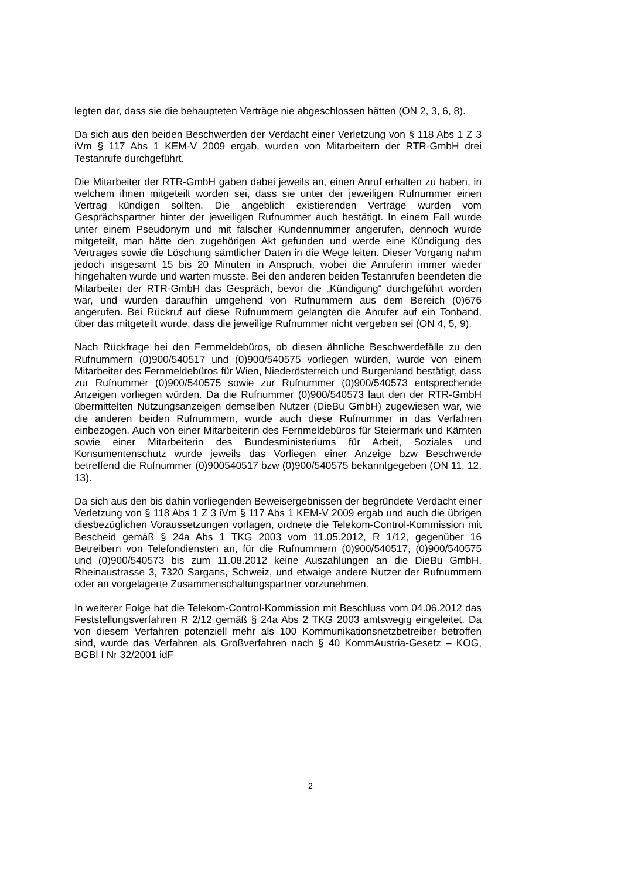legten dar, dass sie die behaupteten Verträge nie abgeschlossen hätten (ON 2, 3, 6, 8).
Da sich aus den beiden Beschwerden der Verdacht einer Verletzung von § 118 Abs 1 Z 3 iVm § 117 Abs 1 KEM-V 2009 ergab, wurden von Mitarbeitern der RTR-GmbH drei Testanrufe durchgeführt.
Die Mitarbeiter der RTR-GmbH gaben dabei jeweils an, einen Anruf erhalten zu haben, in welchem ihnen mitgeteilt worden sei, dass sie unter der jeweiligen Rufnummer einen Vertrag kündigen sollten. Die angeblich existierenden Verträge wurden vom Gesprächspartner hinter der jeweiligen Rufnummer auch bestätigt. In einem Fall wurde unter einem Pseudonym und mit falscher Kundennummer angerufen, dennoch wurde mitgeteilt, man hätte den zugehörigen Akt gefunden und werde eine Kündigung des Vertrages sowie die Löschung sämtlicher Daten in die Wege leiten. Dieser Vorgang nahm jedoch insgesamt 15 bis 20 Minuten in Anspruch, wobei die Anruferin immer wieder hingehalten wurde und warten musste. Bei den anderen beiden Testanrufen beendeten die Mitarbeiter der RTR-GmbH das Gespräch, bevor die „Kündigung“ durchgeführt worden war, und wurden daraufhin umgehend von Rufnummern aus dem Bereich (0)676 angerufen. Bei Rückruf auf diese Rufnummern gelangten die Anrufer auf ein Tonband, über das mitgeteilt wurde, dass die jeweilige Rufnummer nicht vergeben sei (ON 4, 5, 9).
Nach Rückfrage bei den Fernmeldebüros, ob diesen ähnliche Beschwerdefälle zu den Rufnummern (0)900/540517 und (0)900/540575 vorliegen würden, wurde von einem Mitarbeiter des Fernmeldebüros für Wien, Niederösterreich und Burgenland bestätigt, dass zur Rufnummer (0)900/540575 sowie zur Rufnummer (0)900/540573 entsprechende Anzeigen vorliegen würden. Da die Rufnummer (0)900/540573 laut den der RTR-GmbH übermittelten Nutzungsanzeigen demselben Nutzer (DieBu GmbH) zugewiesen war, wie die anderen beiden Rufnummern, wurde auch diese Rufnummer in das Verfahren einbezogen. Auch von einer Mitarbeiterin des Fernmeldebüros für Steiermark und Kärnten sowie einer Mitarbeiterin des Bundesministeriums für Arbeit, Soziales und Konsumentenschutz wurde jeweils das Vorliegen einer Anzeige bzw Beschwerde betreffend die Rufnummer (0)900540517 bzw (0)900/540575 bekanntgegeben (ON 11, 12, 13).
Da sich aus den bis dahin vorliegenden Beweisergebnissen der begründete Verdacht einer Verletzung von § 118 Abs 1 Z 3 iVm § 117 Abs 1 KEM-V 2009 ergab und auch die übrigen diesbezüglichen Voraussetzungen vorlagen, ordnete die Telekom-Control-Kommission mit Bescheid gemäß § 24a Abs 1 TKG 2003 vom 11.05.2012, R 1/12, gegenüber 16 Betreibern von Telefondiensten an, für die Rufnummern (0)900/540517, (0)900/540575 und (0)900/540573 bis zum 11.08.2012 keine Auszahlungen an die DieBu GmbH, Rheinaustrasse 3, 7320 Sargans, Schweiz, und etwaige andere Nutzer der Rufnummern oder an vorgelagerte Zusammenschaltungspartner vorzunehmen.
In weiterer Folge hat die Telekom-Control-Kommission mit Beschluss vom 04.06.2012 das Feststellungsverfahren R 2/12 gemäß § 24a Abs 2 TKG 2003 amtswegig eingeleitet. Da von diesem Verfahren potenziell mehr als 100 Kommunikationsnetzbetreiber betroffen sind, wurde das Verfahren als Großverfahren nach § 40 KommAustria-Gesetz – KOG, BGBl I Nr 32/2001 idF
2